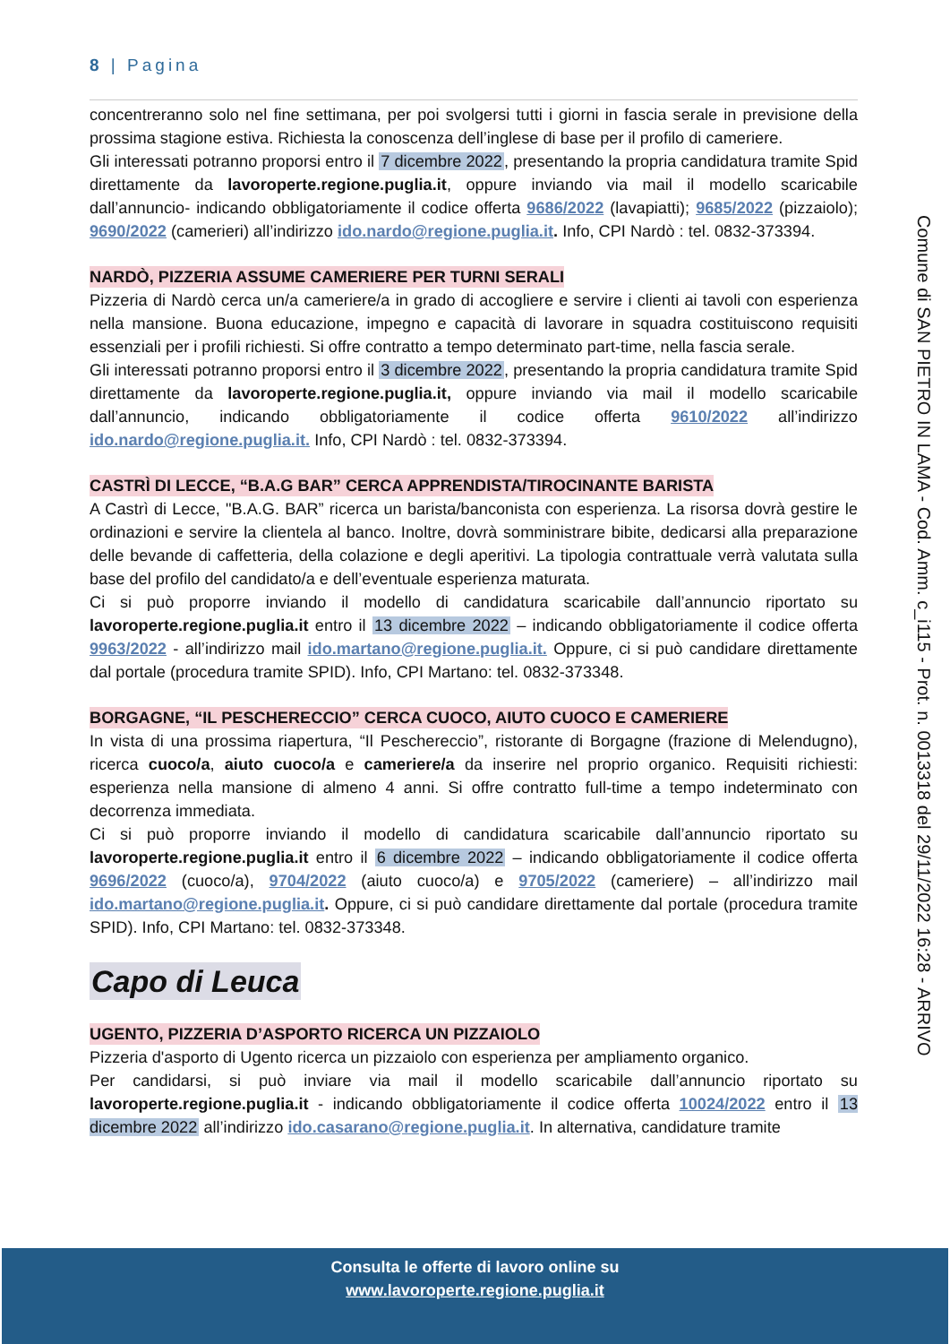8 | Pagina
Comune di SAN PIETRO IN LAMA - Cod. Amm. c_i115 - Prot. n. 0013318 del 29/11/2022 16:28 - ARRIVO
concentreranno solo nel fine settimana, per poi svolgersi tutti i giorni in fascia serale in previsione della prossima stagione estiva. Richiesta la conoscenza dell’inglese di base per il profilo di cameriere.
Gli interessati potranno proporsi entro il 7 dicembre 2022, presentando la propria candidatura tramite Spid direttamente da lavoroperte.regione.puglia.it, oppure inviando via mail il modello scaricabile dall’annuncio- indicando obbligatoriamente il codice offerta 9686/2022 (lavapiatti); 9685/2022 (pizzaiolo); 9690/2022 (camerieri) all’indirizzo ido.nardo@regione.puglia.it. Info, CPI Nardò : tel. 0832-373394.
NARDÒ, PIZZERIA ASSUME CAMERIERE PER TURNI SERALI
Pizzeria di Nardò cerca un/a cameriere/a in grado di accogliere e servire i clienti ai tavoli con esperienza nella mansione. Buona educazione, impegno e capacità di lavorare in squadra costituiscono requisiti essenziali per i profili richiesti. Si offre contratto a tempo determinato part-time, nella fascia serale.
Gli interessati potranno proporsi entro il 3 dicembre 2022, presentando la propria candidatura tramite Spid direttamente da lavoroperte.regione.puglia.it, oppure inviando via mail il modello scaricabile dall’annuncio, indicando obbligatoriamente il codice offerta 9610/2022 all’indirizzo ido.nardo@regione.puglia.it. Info, CPI Nardò : tel. 0832-373394.
CASTRÌ DI LECCE, “B.A.G BAR” CERCA APPRENDISTA/TIROCINANTE BARISTA
A Castrì di Lecce, "B.A.G. BAR” ricerca un barista/banconista con esperienza. La risorsa dovrà gestire le ordinazioni e servire la clientela al banco. Inoltre, dovrà somministrare bibite, dedicarsi alla preparazione delle bevande di caffetteria, della colazione e degli aperitivi. La tipologia contrattuale verrà valutata sulla base del profilo del candidato/a e dell’eventuale esperienza maturata.
Ci si può proporre inviando il modello di candidatura scaricabile dall’annuncio riportato su lavoroperte.regione.puglia.it entro il 13 dicembre 2022 – indicando obbligatoriamente il codice offerta 9963/2022 - all’indirizzo mail ido.martano@regione.puglia.it. Oppure, ci si può candidare direttamente dal portale (procedura tramite SPID). Info, CPI Martano: tel. 0832-373348.
BORGAGNE, “IL PESCHERECCIO” CERCA CUOCO, AIUTO CUOCO E CAMERIERE
In vista di una prossima riapertura, “Il Peschereccio”, ristorante di Borgagne (frazione di Melendugno), ricerca cuoco/a, aiuto cuoco/a e cameriere/a da inserire nel proprio organico. Requisiti richiesti: esperienza nella mansione di almeno 4 anni. Si offre contratto full-time a tempo indeterminato con decorrenza immediata.
Ci si può proporre inviando il modello di candidatura scaricabile dall’annuncio riportato su lavoroperte.regione.puglia.it entro il 6 dicembre 2022 – indicando obbligatoriamente il codice offerta 9696/2022 (cuoco/a), 9704/2022 (aiuto cuoco/a) e 9705/2022 (cameriere) – all’indirizzo mail ido.martano@regione.puglia.it. Oppure, ci si può candidare direttamente dal portale (procedura tramite SPID). Info, CPI Martano: tel. 0832-373348.
Capo di Leuca
UGENTO, PIZZERIA D’ASPORTO RICERCA UN PIZZAIOLO
Pizzeria d'asporto di Ugento ricerca un pizzaiolo con esperienza per ampliamento organico.
Per candidarsi, si può inviare via mail il modello scaricabile dall’annuncio riportato su lavoroperte.regione.puglia.it - indicando obbligatoriamente il codice offerta 10024/2022 entro il 13 dicembre 2022 all’indirizzo ido.casarano@regione.puglia.it. In alternativa, candidature tramite
Consulta le offerte di lavoro online su
www.lavoroperte.regione.puglia.it